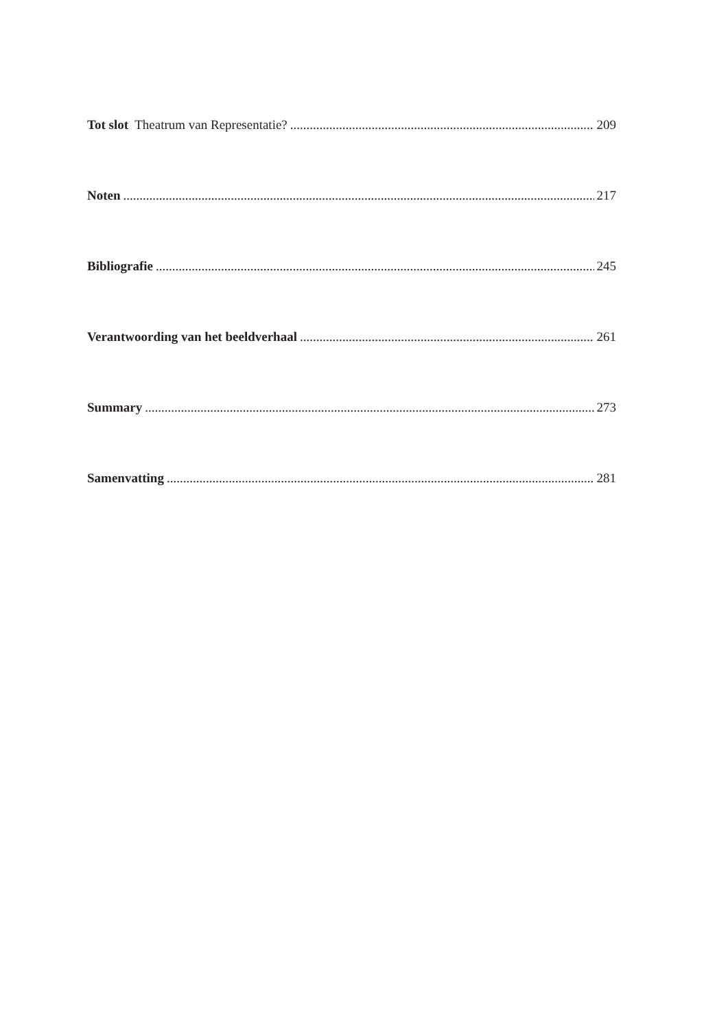Tot slot Theatrum van Representatie? 209
Noten 217
Bibliografie 245
Verantwoording van het beeldverhaal 261
Summary 273
Samenvatting 281